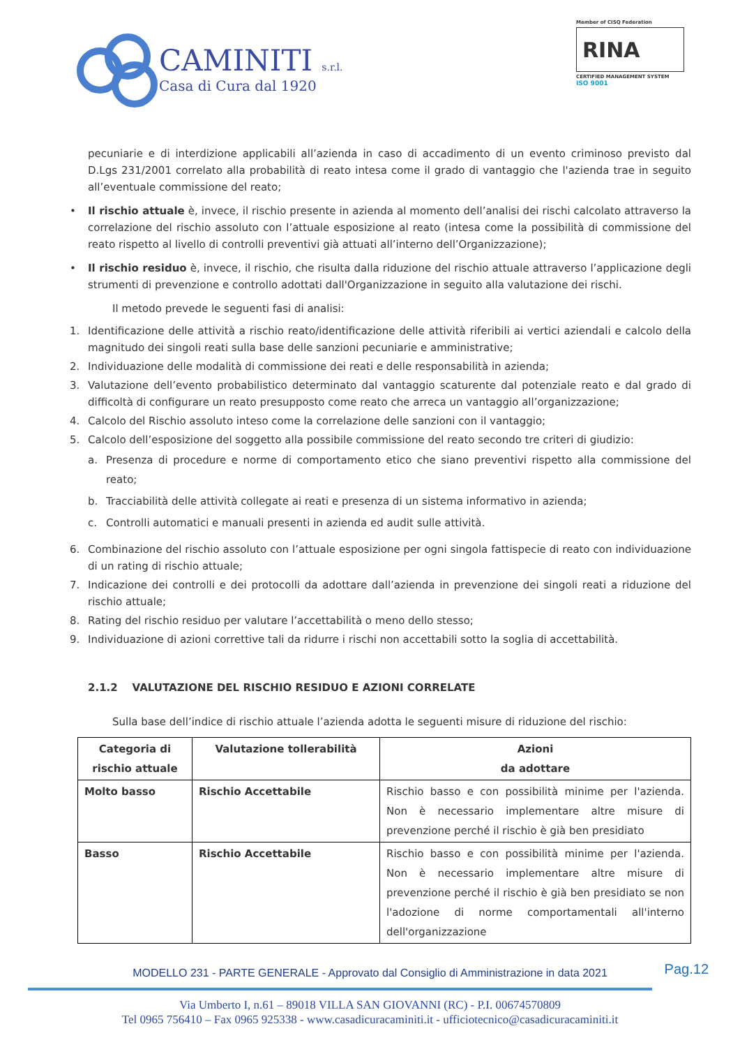CAMINITI s.r.l.
Casa di Cura dal 1920
Member of CISQ Federation
RINA
CERTIFIED MANAGEMENT SYSTEM
ISO 9001
pecuniarie e di interdizione applicabili all’azienda in caso di accadimento di un evento criminoso previsto dal D.Lgs 231/2001 correlato alla probabilità di reato intesa come il grado di vantaggio che l'azienda trae in seguito all’eventuale commissione del reato;
• Il rischio attuale è, invece, il rischio presente in azienda al momento dell’analisi dei rischi calcolato attraverso la correlazione del rischio assoluto con l’attuale esposizione al reato (intesa come la possibilità di commissione del reato rispetto al livello di controlli preventivi già attuati all’interno dell’Organizzazione);
• Il rischio residuo è, invece, il rischio, che risulta dalla riduzione del rischio attuale attraverso l’applicazione degli strumenti di prevenzione e controllo adottati dall'Organizzazione in seguito alla valutazione dei rischi.
Il metodo prevede le seguenti fasi di analisi:
1. Identificazione delle attività a rischio reato/identificazione delle attività riferibili ai vertici aziendali e calcolo della magnitudo dei singoli reati sulla base delle sanzioni pecuniarie e amministrative;
2. Individuazione delle modalità di commissione dei reati e delle responsabilità in azienda;
3. Valutazione dell’evento probabilistico determinato dal vantaggio scaturente dal potenziale reato e dal grado di difficoltà di configurare un reato presupposto come reato che arreca un vantaggio all’organizzazione;
4. Calcolo del Rischio assoluto inteso come la correlazione delle sanzioni con il vantaggio;
5. Calcolo dell’esposizione del soggetto alla possibile commissione del reato secondo tre criteri di giudizio:
a. Presenza di procedure e norme di comportamento etico che siano preventivi rispetto alla commissione del reato;
b. Tracciabilità delle attività collegate ai reati e presenza di un sistema informativo in azienda;
c. Controlli automatici e manuali presenti in azienda ed audit sulle attività.
6. Combinazione del rischio assoluto con l’attuale esposizione per ogni singola fattispecie di reato con individuazione di un rating di rischio attuale;
7. Indicazione dei controlli e dei protocolli da adottare dall’azienda in prevenzione dei singoli reati a riduzione del rischio attuale;
8. Rating del rischio residuo per valutare l’accettabilità o meno dello stesso;
9. Individuazione di azioni correttive tali da ridurre i rischi non accettabili sotto la soglia di accettabilità.
2.1.2 VALUTAZIONE DEL RISCHIO RESIDUO E AZIONI CORRELATE
Sulla base dell’indice di rischio attuale l’azienda adotta le seguenti misure di riduzione del rischio:
| Categoria di rischio attuale | Valutazione tollerabilità | Azioni da adottare |
| --- | --- | --- |
| Molto basso | Rischio Accettabile | Rischio basso e con possibilità minime per l'azienda. Non è necessario implementare altre misure di prevenzione perché il rischio è già ben presidiato |
| Basso | Rischio Accettabile | Rischio basso e con possibilità minime per l'azienda. Non è necessario implementare altre misure di prevenzione perché il rischio è già ben presidiato se non l'adozione di norme comportamentali all'interno dell'organizzazione |
Pag.12
MODELLO 231 - PARTE GENERALE - Approvato dal Consiglio di Amministrazione in data 2021
Via Umberto I, n.61 – 89018 VILLA SAN GIOVANNI (RC) - P.I. 00674570809
Tel 0965 756410 – Fax 0965 925338 - www.casadicuracaminiti.it - ufficiotecnico@casadicuracaminiti.it